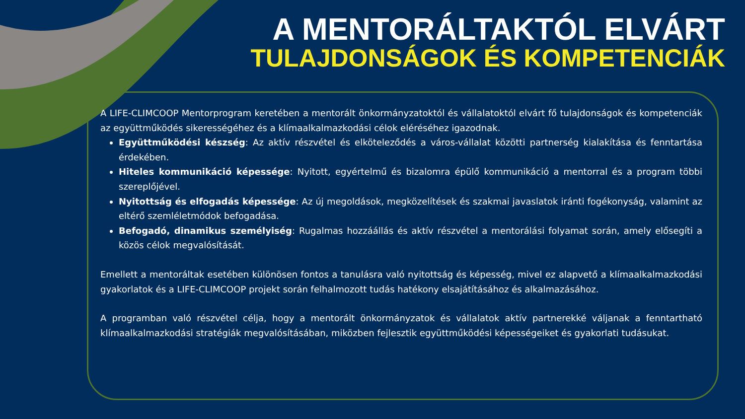A MENTORÁLTAKTÓL ELVÁRT
TULAJDONSÁGOK ÉS KOMPETENCIÁK
A LIFE-CLIMCOOP Mentorprogram keretében a mentorált önkormányzatoktól és vállalatoktól elvárt fő tulajdonságok és kompetenciák az együttműködés sikerességéhez és a klímaalkalmazkodási célok eléréséhez igazodnak.
Együttműködési készség: Az aktív részvétel és elköteleződés a város-vállalat közötti partnerség kialakítása és fenntartása érdekében.
Hiteles kommunikáció képessége: Nyitott, egyértelmű és bizalomra épülő kommunikáció a mentorral és a program többi szereplőjével.
Nyitottság és elfogadás képessége: Az új megoldások, megközelítések és szakmai javaslatok iránti fogékonyság, valamint az eltérő szemléletmódok befogadása.
Befogadó, dinamikus személyiség: Rugalmas hozzáállás és aktív részvétel a mentorálási folyamat során, amely elősegíti a közös célok megvalósítását.
Emellett a mentoráltak esetében különösen fontos a tanulásra való nyitottság és képesség, mivel ez alapvető a klímaalkalmazkodási gyakorlatok és a LIFE-CLIMCOOP projekt során felhalmozott tudás hatékony elsajátításához és alkalmazásához.
A programban való részvétel célja, hogy a mentorált önkormányzatok és vállalatok aktív partnerekké váljanak a fenntartható klímaalkalmazkodási stratégiák megvalósításában, miközben fejlesztik együttműködési képességeiket és gyakorlati tudásukat.